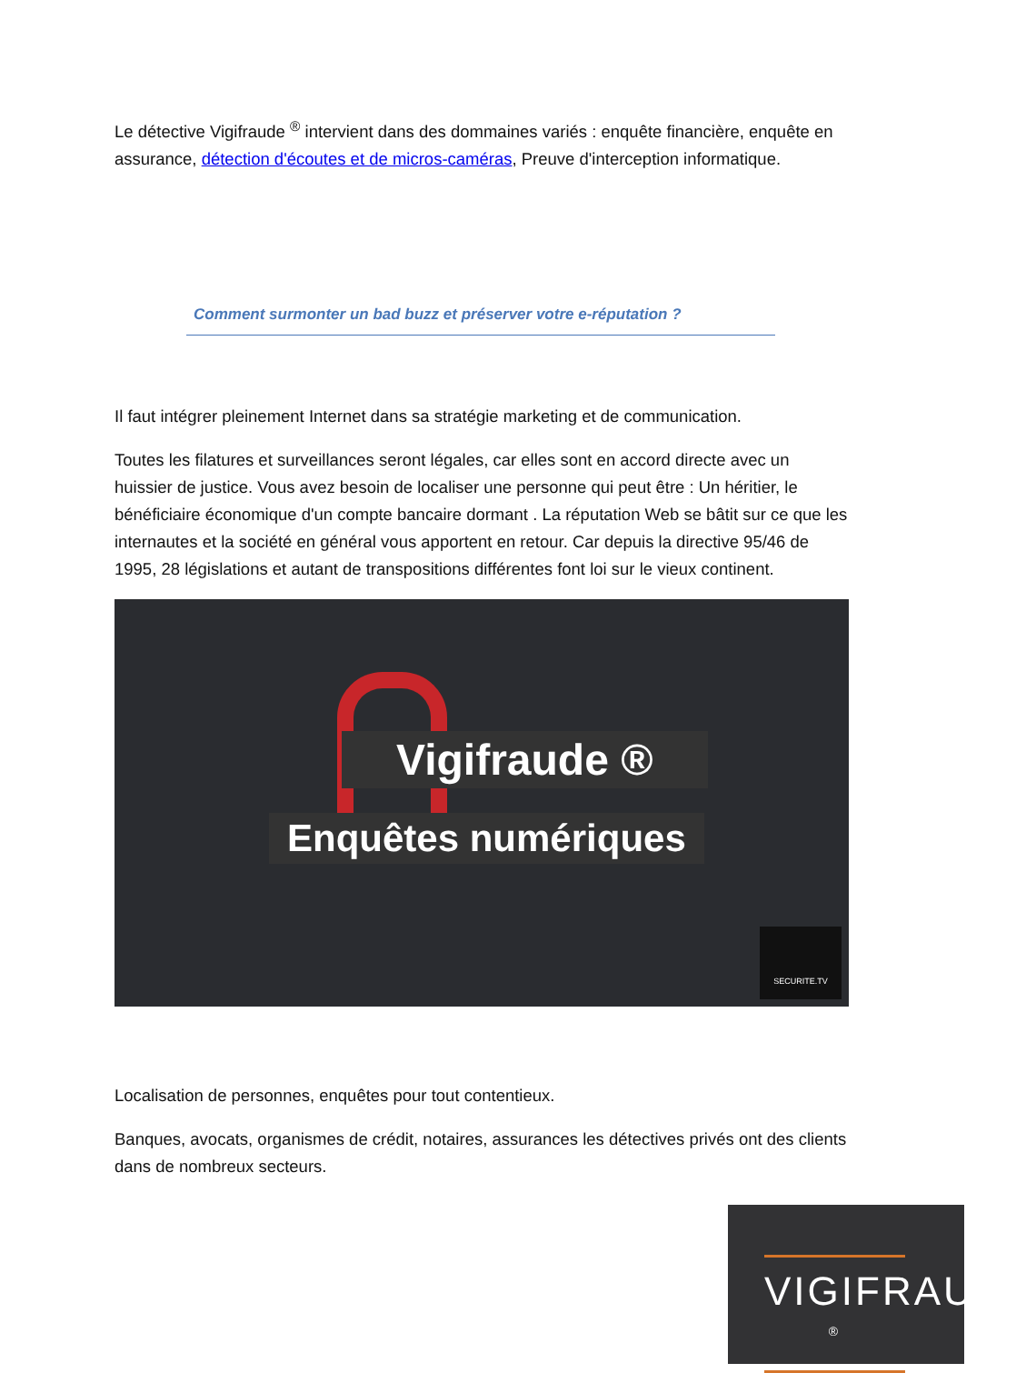Le détective Vigifraude <sup>®</sup> intervient dans des dommaines variés : enquête financière, enquête en assurance, détection d'écoutes et de micros-caméras, Preuve d'interception informatique.
Comment surmonter un bad buzz et préserver votre e-réputation ?
Il faut intégrer pleinement Internet dans sa stratégie marketing et de communication.
Toutes les filatures et surveillances seront légales, car elles sont en accord directe avec un huissier de justice. Vous avez besoin de localiser une personne qui peut être : Un héritier, le bénéficiaire économique d'un compte bancaire dormant . La réputation Web se bâtit sur ce que les internautes et la société en général vous apportent en retour. Car depuis la directive 95/46 de 1995, 28 législations et autant de transpositions différentes font loi sur le vieux continent.
Vigifraude ®
Enquêtes numériques
SECURITE.TV
Localisation de personnes, enquêtes pour tout contentieux.
Banques, avocats, organismes de crédit, notaires, assurances les détectives privés ont des clients dans de nombreux secteurs.
VIGIFRAUDE <sup>®</sup>